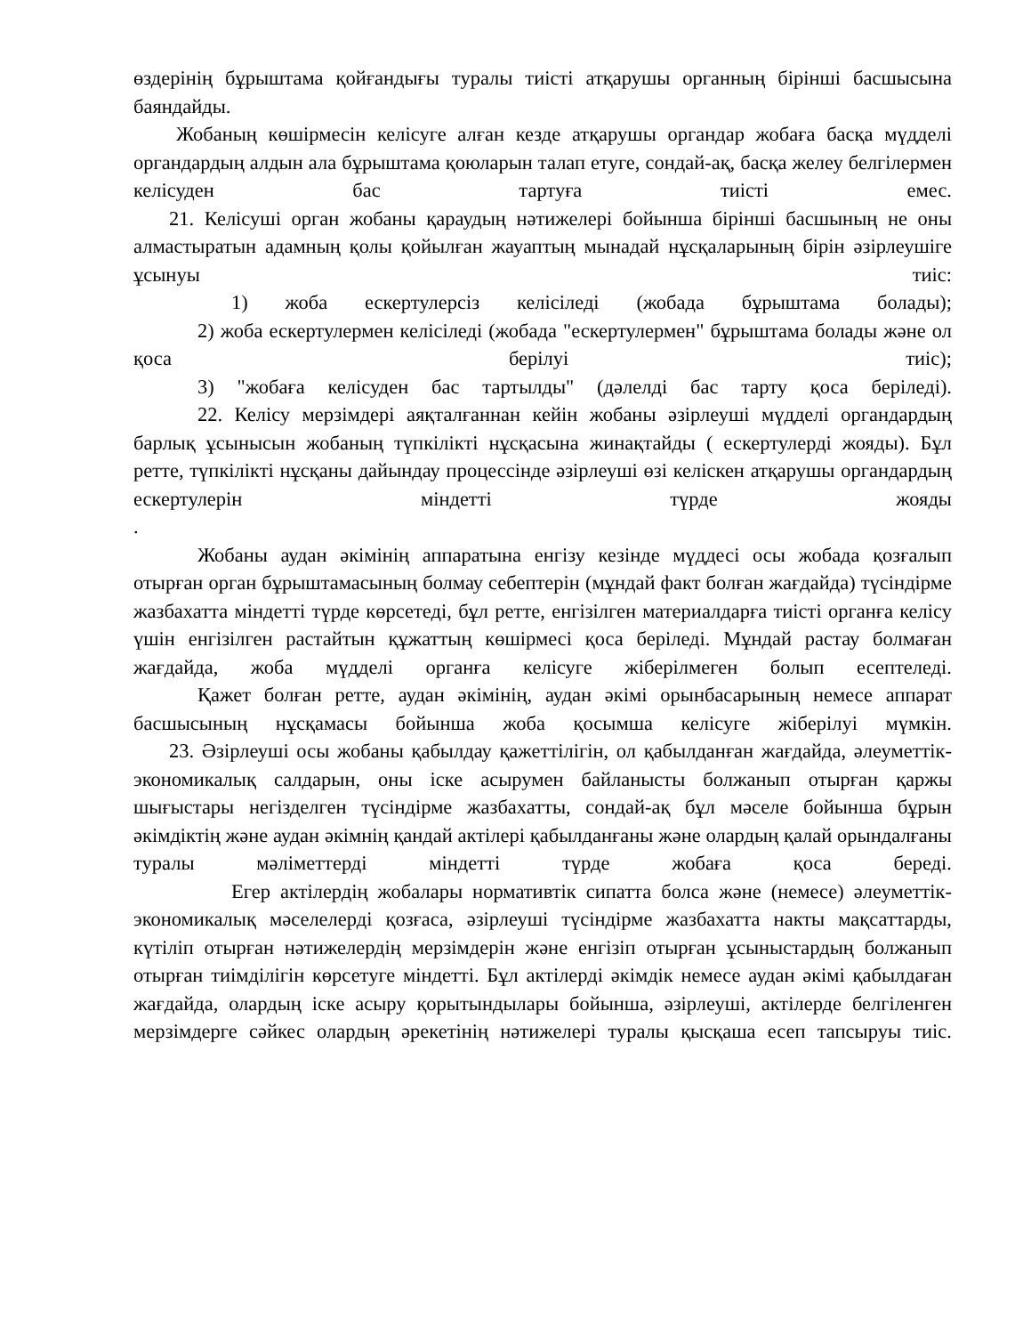өздерінің бұрыштама қойғандығы туралы тиісті атқарушы органның бірінші басшысына баяндайды.
Жобаның көшірмесін келісуге алған кезде атқарушы органдар жобаға басқа мүдделі органдардың алдын ала бұрыштама қоюларын талап етуге, сондай-ақ, басқа желеу белгілермен келісуден бас тартуға тиісті емес.
21. Келісуші орган жобаны қараудың нәтижелері бойынша бірінші басшының не оны алмастыратын адамның қолы қойылған жауаптың мынадай нұсқаларының бірін әзірлеушіге ұсынуы тиіс:
1) жоба ескертулерсіз келісіледі (жобада бұрыштама болады);
2) жоба ескертулермен келісіледі (жобада "ескертулермен" бұрыштама болады және ол қоса берілуі тиіс);
3) "жобаға келісуден бас тартылды" (дәлелді бас тарту қоса беріледі).
22. Келісу мерзімдері аяқталғаннан кейін жобаны әзірлеуші мүдделі органдардың барлық ұсынысын жобаның түпкілікті нұсқасына жинақтайды ( ескертулерді жояды). Бұл ретте, түпкілікті нұсқаны дайындау процессінде әзірлеуші өзі келіскен атқарушы органдардың ескертулерін міндетті түрде жояды
.
Жобаны аудан әкімінің аппаратына енгізу кезінде мүддесі осы жобада қозғалып отырған орган бұрыштамасының болмау себептерін (мұндай факт болған жағдайда) түсіндірме жазбахатта міндетті түрде көрсетеді, бұл ретте, енгізілген материалдарға тиісті органға келісу үшін енгізілген растайтын құжаттың көшірмесі қоса беріледі. Мұндай растау болмаған жағдайда, жоба мүдделі органға келісуге жіберілмеген болып есептеледі.
Қажет болған ретте, аудан әкімінің, аудан әкімі орынбасарының немесе аппарат басшысының нұсқамасы бойынша жоба қосымша келісуге жіберілуі мүмкін.
23. Әзірлеуші осы жобаны қабылдау қажеттілігін, ол қабылданған жағдайда, әлеуметтік-экономикалық салдарын, оны іске асырумен байланысты болжанып отырған қаржы шығыстары негізделген түсіндірме жазбахатты, сондай-ақ бұл мәселе бойынша бұрын әкімдіктің және аудан әкімнің қандай актілері қабылданғаны және олардың қалай орындалғаны туралы мәліметтерді міндетті түрде жобаға қоса береді.
Егер актілердің жобалары нормативтік сипатта болса және (немесе) әлеуметтік-экономикалық мәселелерді қозғаса, әзірлеуші түсіндірме жазбахатта накты мақсаттарды, күтіліп отырған нәтижелердің мерзімдерін және енгізіп отырған ұсыныстардың болжанып отырған тиімділігін көрсетуге міндетті. Бұл актілерді әкімдік немесе аудан әкімі қабылдаған жағдайда, олардың іске асыру қорытындылары бойынша, әзірлеуші, актілерде белгіленген мерзімдерге сәйкес олардың әрекетінің нәтижелері туралы қысқаша есеп тапсыруы тиіс.